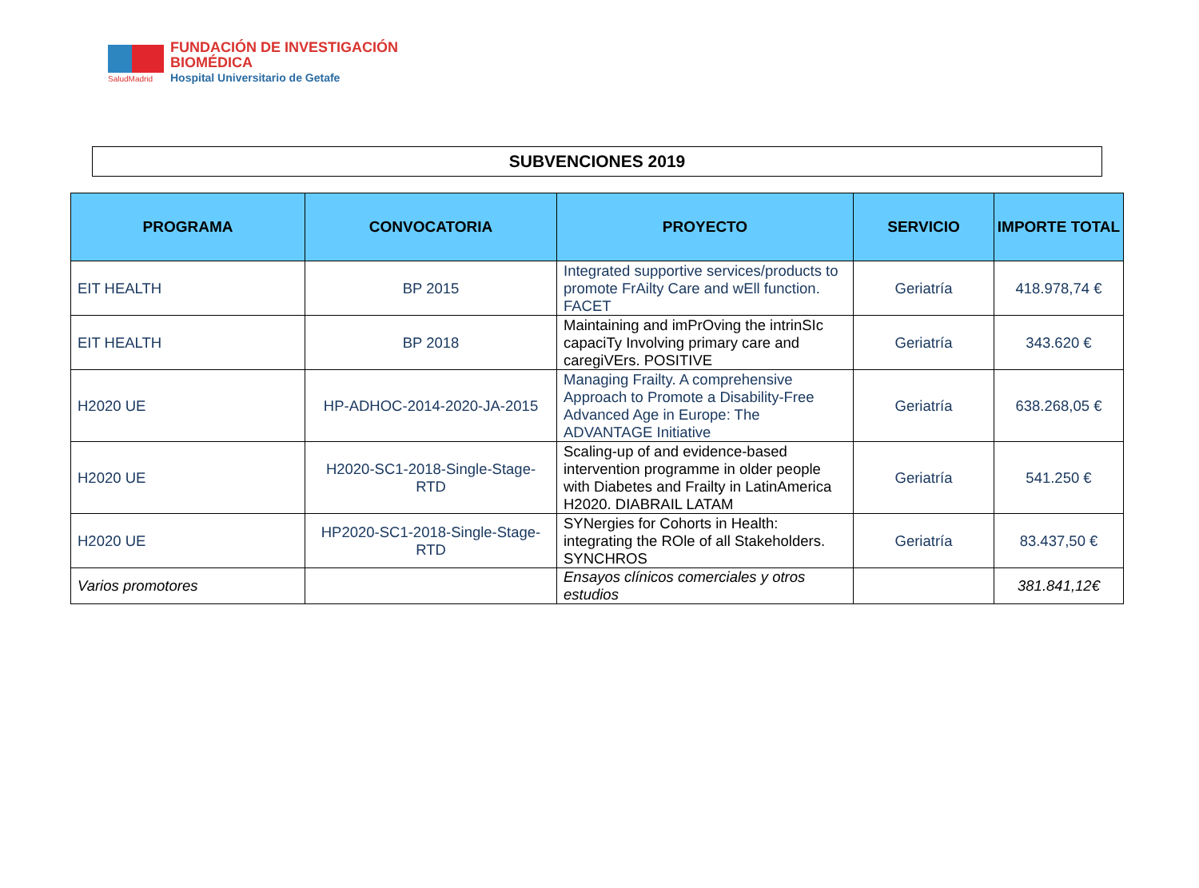FUNDACIÓN DE INVESTIGACIÓN
BIOMÉDICA
Hospital Universitario de Getafe
SaludMadrid
SUBVENCIONES 2019
| PROGRAMA | CONVOCATORIA | PROYECTO | SERVICIO | IMPORTE TOTAL |
| --- | --- | --- | --- | --- |
| EIT HEALTH | BP 2015 | Integrated supportive services/products to promote FrAilty Care and wEll function. FACET | Geriatría | 418.978,74 € |
| EIT HEALTH | BP 2018 | Maintaining and imPrOving the intrinSIc capaciTy Involving primary care and caregiVErs. POSITIVE | Geriatría | 343.620 € |
| H2020 UE | HP-ADHOC-2014-2020-JA-2015 | Managing Frailty. A comprehensive Approach to Promote a Disability-Free Advanced Age in Europe: The ADVANTAGE Initiative | Geriatría | 638.268,05 € |
| H2020 UE | H2020-SC1-2018-Single-Stage-RTD | Scaling-up of and evidence-based intervention programme in older people with Diabetes and Frailty in LatinAmerica H2020. DIABRAIL LATAM | Geriatría | 541.250 € |
| H2020 UE | HP2020-SC1-2018-Single-Stage-RTD | SYNergies for Cohorts in Health: integrating the ROle of all Stakeholders. SYNCHROS | Geriatría | 83.437,50 € |
| Varios promotores | | Ensayos clínicos comerciales y otros estudios | | 381.841,12€ |